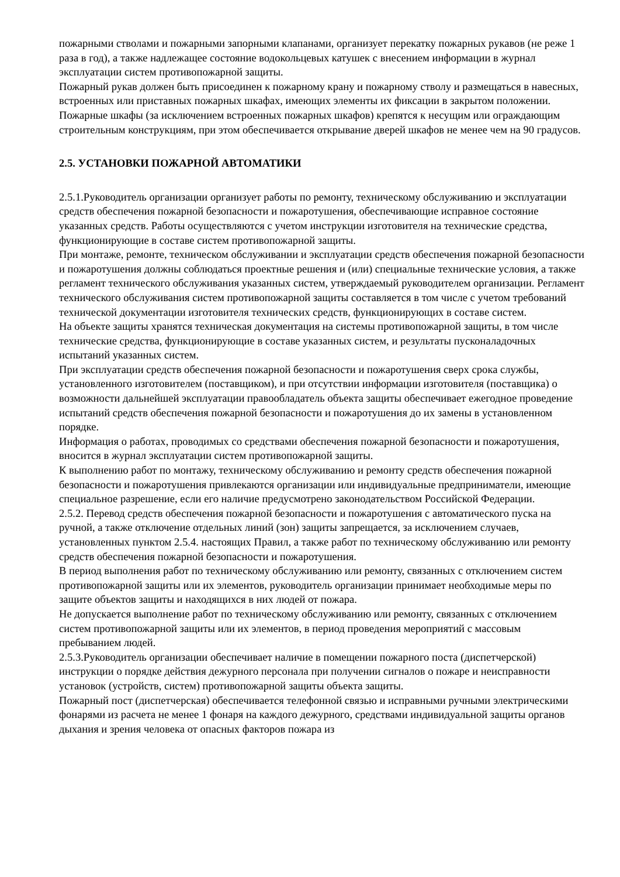пожарными стволами и пожарными запорными клапанами, организует перекатку пожарных рукавов (не реже 1 раза в год), а также надлежащее состояние водокольцевых катушек с внесением информации в журнал эксплуатации систем противопожарной защиты.
Пожарный рукав должен быть присоединен к пожарному крану и пожарному стволу и размещаться в навесных, встроенных или приставных пожарных шкафах, имеющих элементы их фиксации в закрытом положении.
Пожарные шкафы (за исключением встроенных пожарных шкафов) крепятся к несущим или ограждающим строительным конструкциям, при этом обеспечивается открывание дверей шкафов не менее чем на 90 градусов.
2.5. УСТАНОВКИ ПОЖАРНОЙ АВТОМАТИКИ
2.5.1.Руководитель организации организует работы по ремонту, техническому обслуживанию и эксплуатации средств обеспечения пожарной безопасности и пожаротушения, обеспечивающие исправное состояние указанных средств. Работы осуществляются с учетом инструкции изготовителя на технические средства, функционирующие в составе систем противопожарной защиты.
При монтаже, ремонте, техническом обслуживании и эксплуатации средств обеспечения пожарной безопасности и пожаротушения должны соблюдаться проектные решения и (или) специальные технические условия, а также регламент технического обслуживания указанных систем, утверждаемый руководителем организации. Регламент технического обслуживания систем противопожарной защиты составляется в том числе с учетом требований технической документации изготовителя технических средств, функционирующих в составе систем.
На объекте защиты хранятся техническая документация на системы противопожарной защиты, в том числе технические средства, функционирующие в составе указанных систем, и результаты пусконаладочных испытаний указанных систем.
При эксплуатации средств обеспечения пожарной безопасности и пожаротушения сверх срока службы, установленного изготовителем (поставщиком), и при отсутствии информации изготовителя (поставщика) о возможности дальнейшей эксплуатации правообладатель объекта защиты обеспечивает ежегодное проведение испытаний средств обеспечения пожарной безопасности и пожаротушения до их замены в установленном порядке.
Информация о работах, проводимых со средствами обеспечения пожарной безопасности и пожаротушения, вносится в журнал эксплуатации систем противопожарной защиты.
К выполнению работ по монтажу, техническому обслуживанию и ремонту средств обеспечения пожарной безопасности и пожаротушения привлекаются организации или индивидуальные предприниматели, имеющие специальное разрешение, если его наличие предусмотрено законодательством Российской Федерации.
2.5.2. Перевод средств обеспечения пожарной безопасности и пожаротушения с автоматического пуска на ручной, а также отключение отдельных линий (зон) защиты запрещается, за исключением случаев, установленных пунктом 2.5.4. настоящих Правил, а также работ по техническому обслуживанию или ремонту средств обеспечения пожарной безопасности и пожаротушения.
В период выполнения работ по техническому обслуживанию или ремонту, связанных с отключением систем противопожарной защиты или их элементов, руководитель организации принимает необходимые меры по защите объектов защиты и находящихся в них людей от пожара.
Не допускается выполнение работ по техническому обслуживанию или ремонту, связанных с отключением систем противопожарной защиты или их элементов, в период проведения мероприятий с массовым пребыванием людей.
2.5.3.Руководитель организации обеспечивает наличие в помещении пожарного поста (диспетчерской) инструкции о порядке действия дежурного персонала при получении сигналов о пожаре и неисправности установок (устройств, систем) противопожарной защиты объекта защиты.
Пожарный пост (диспетчерская) обеспечивается телефонной связью и исправными ручными электрическими фонарями из расчета не менее 1 фонаря на каждого дежурного, средствами индивидуальной защиты органов дыхания и зрения человека от опасных факторов пожара из